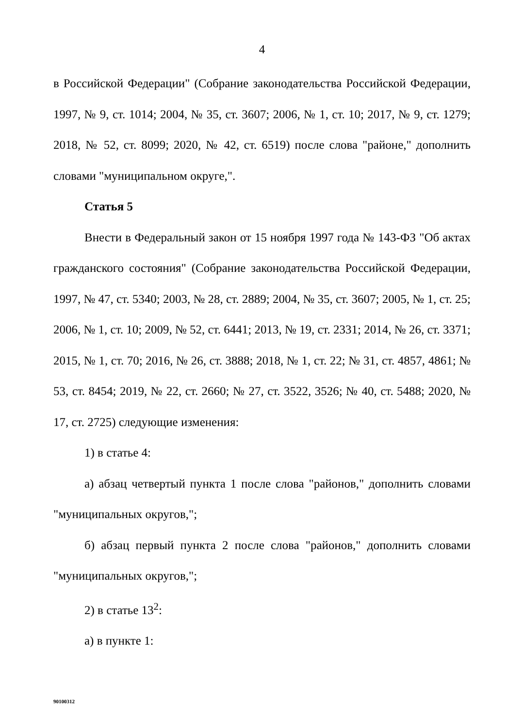4
в Российской Федерации" (Собрание законодательства Российской Федерации, 1997, № 9, ст. 1014; 2004, № 35, ст. 3607; 2006, № 1, ст. 10; 2017, № 9, ст. 1279; 2018, № 52, ст. 8099; 2020, № 42, ст. 6519) после слова "районе," дополнить словами "муниципальном округе,".
Статья 5
Внести в Федеральный закон от 15 ноября 1997 года № 143-ФЗ "Об актах гражданского состояния" (Собрание законодательства Российской Федерации, 1997, № 47, ст. 5340; 2003, № 28, ст. 2889; 2004, № 35, ст. 3607; 2005, № 1, ст. 25; 2006, № 1, ст. 10; 2009, № 52, ст. 6441; 2013, № 19, ст. 2331; 2014, № 26, ст. 3371; 2015, № 1, ст. 70; 2016, № 26, ст. 3888; 2018, № 1, ст. 22; № 31, ст. 4857, 4861; № 53, ст. 8454; 2019, № 22, ст. 2660; № 27, ст. 3522, 3526; № 40, ст. 5488; 2020, № 17, ст. 2725) следующие изменения:
1) в статье 4:
а) абзац четвертый пункта 1 после слова "районов," дополнить словами "муниципальных округов,";
б) абзац первый пункта 2 после слова "районов," дополнить словами "муниципальных округов,";
2) в статье 13<sup>2</sup>:
а) в пункте 1:
90100312